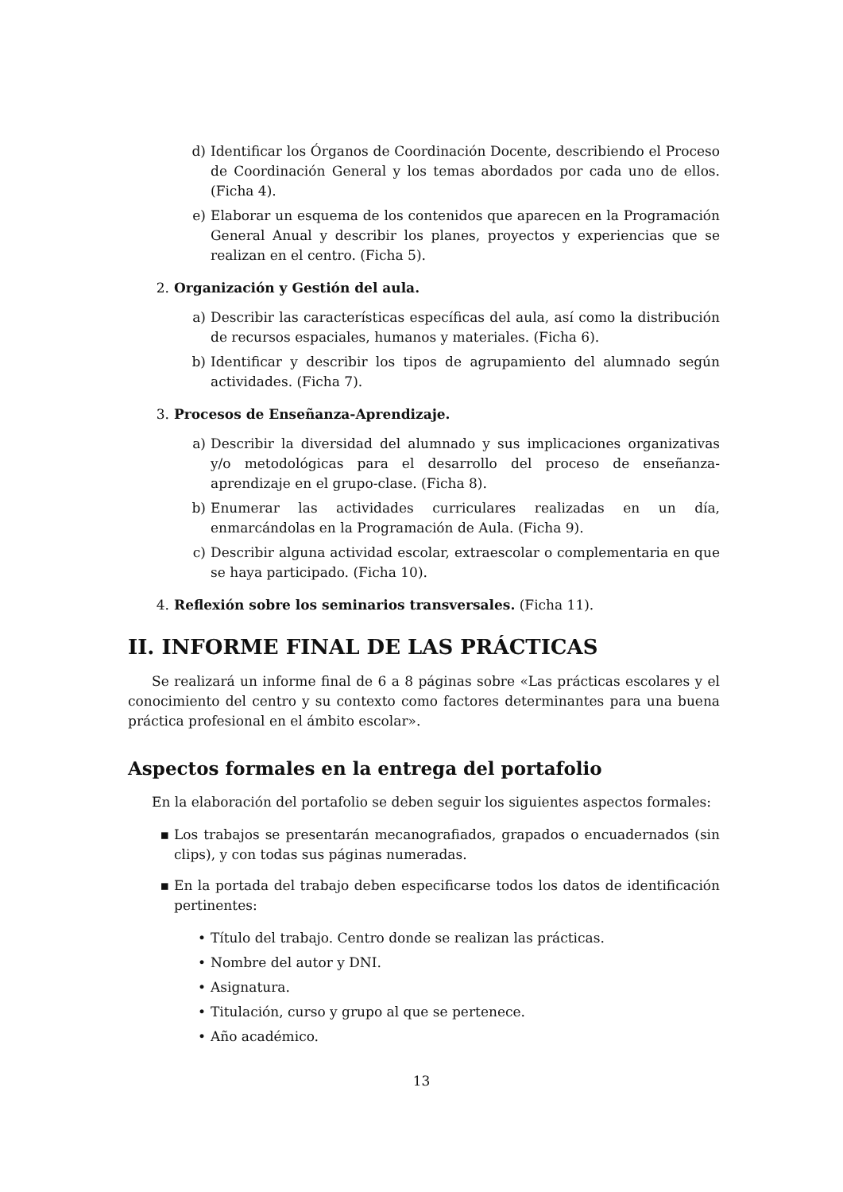d) Identificar los Órganos de Coordinación Docente, describiendo el Proceso de Coordinación General y los temas abordados por cada uno de ellos. (Ficha 4).
e) Elaborar un esquema de los contenidos que aparecen en la Programación General Anual y describir los planes, proyectos y experiencias que se realizan en el centro. (Ficha 5).
2. Organización y Gestión del aula.
a) Describir las características específicas del aula, así como la distribución de recursos espaciales, humanos y materiales. (Ficha 6).
b) Identificar y describir los tipos de agrupamiento del alumnado según actividades. (Ficha 7).
3. Procesos de Enseñanza-Aprendizaje.
a) Describir la diversidad del alumnado y sus implicaciones organizativas y/o metodológicas para el desarrollo del proceso de enseñanza-aprendizaje en el grupo-clase. (Ficha 8).
b) Enumerar las actividades curriculares realizadas en un día, enmarcándolas en la Programación de Aula. (Ficha 9).
c) Describir alguna actividad escolar, extraescolar o complementaria en que se haya participado. (Ficha 10).
4. Reflexión sobre los seminarios transversales. (Ficha 11).
II. INFORME FINAL DE LAS PRÁCTICAS
Se realizará un informe final de 6 a 8 páginas sobre «Las prácticas escolares y el conocimiento del centro y su contexto como factores determinantes para una buena práctica profesional en el ámbito escolar».
Aspectos formales en la entrega del portafolio
En la elaboración del portafolio se deben seguir los siguientes aspectos formales:
▪ Los trabajos se presentarán mecanografiados, grapados o encuadernados (sin clips), y con todas sus páginas numeradas.
▪ En la portada del trabajo deben especificarse todos los datos de identificación pertinentes:
• Título del trabajo. Centro donde se realizan las prácticas.
• Nombre del autor y DNI.
• Asignatura.
• Titulación, curso y grupo al que se pertenece.
• Año académico.
13